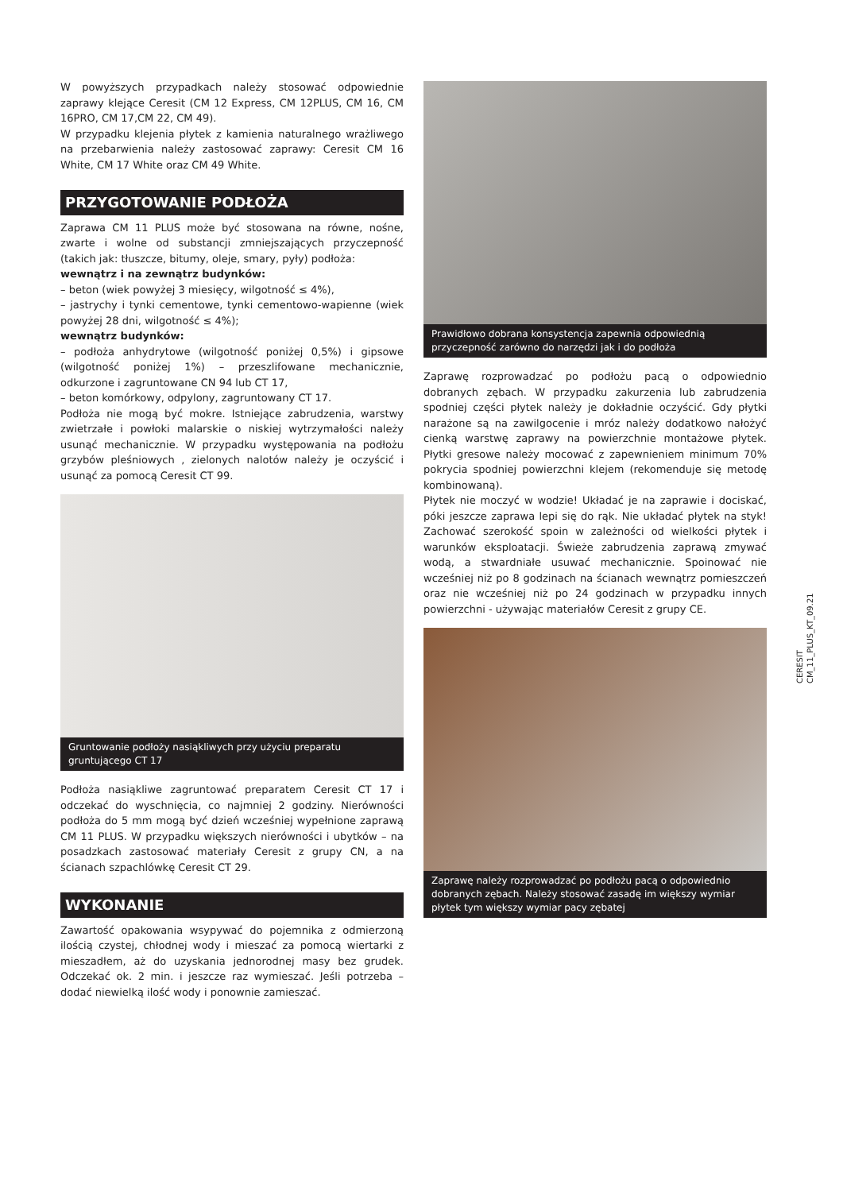W powyższych przypadkach należy stosować odpowiednie zaprawy klejące Ceresit (CM 12 Express, CM 12PLUS, CM 16, CM 16PRO, CM 17,CM 22, CM 49).
W przypadku klejenia płytek z kamienia naturalnego wrażliwego na przebarwienia należy zastosować zaprawy: Ceresit CM 16 White, CM 17 White oraz CM 49 White.
PRZYGOTOWANIE PODŁOŻA
Zaprawa CM 11 PLUS może być stosowana na równe, nośne, zwarte i wolne od substancji zmniejszających przyczepność (takich jak: tłuszcze, bitumy, oleje, smary, pyły) podłoża:
wewnątrz i na zewnątrz budynków:
– beton (wiek powyżej 3 miesięcy, wilgotność ≤ 4%),
– jastrychy i tynki cementowe, tynki cementowo-wapienne (wiek powyżej 28 dni, wilgotność ≤ 4%);
wewnątrz budynków:
– podłoża anhydrytowe (wilgotność poniżej 0,5%) i gipsowe (wilgotność poniżej 1%) – przeszlifowane mechanicznie, odkurzone i zagruntowane CN 94 lub CT 17,
– beton komórkowy, odpylony, zagruntowany CT 17.
Podłoża nie mogą być mokre. Istniejące zabrudzenia, warstwy zwietrzałe i powłoki malarskie o niskiej wytrzymałości należy usunąć mechanicznie. W przypadku występowania na podłożu grzybów pleśniowych , zielonych nalotów należy je oczyścić i usunąć za pomocą Ceresit CT 99.
Gruntowanie podłoży nasiąkliwych przy użyciu preparatu gruntującego CT 17
Podłoża nasiąkliwe zagruntować preparatem Ceresit CT 17 i odczekać do wyschnięcia, co najmniej 2 godziny. Nierówności podłoża do 5 mm mogą być dzień wcześniej wypełnione zaprawą CM 11 PLUS. W przypadku większych nierówności i ubytków – na posadzkach zastosować materiały Ceresit z grupy CN, a na ścianach szpachlówkę Ceresit CT 29.
WYKONANIE
Zawartość opakowania wsypywać do pojemnika z odmierzoną ilością czystej, chłodnej wody i mieszać za pomocą wiertarki z mieszadłem, aż do uzyskania jednorodnej masy bez grudek. Odczekać ok. 2 min. i jeszcze raz wymieszać. Jeśli potrzeba – dodać niewielką ilość wody i ponownie zamieszać.
Prawidłowo dobrana konsystencja zapewnia odpowiednią przyczepność zarówno do narzędzi jak i do podłoża
Zaprawę rozprowadzać po podłożu pacą o odpowiednio dobranych zębach. W przypadku zakurzenia lub zabrudzenia spodniej części płytek należy je dokładnie oczyścić. Gdy płytki narażone są na zawilgocenie i mróz należy dodatkowo nałożyć cienką warstwę zaprawy na powierzchnie montażowe płytek. Płytki gresowe należy mocować z zapewnieniem minimum 70% pokrycia spodniej powierzchni klejem (rekomenduje się metodę kombinowaną).
Płytek nie moczyć w wodzie! Układać je na zaprawie i dociskać, póki jeszcze zaprawa lepi się do rąk. Nie układać płytek na styk! Zachować szerokość spoin w zależności od wielkości płytek i warunków eksploatacji. Świeże zabrudzenia zaprawą zmywać wodą, a stwardniałe usuwać mechanicznie. Spoinować nie wcześniej niż po 8 godzinach na ścianach wewnątrz pomieszczeń oraz nie wcześniej niż po 24 godzinach w przypadku innych powierzchni - używając materiałów Ceresit z grupy CE.
Zaprawę należy rozprowadzać po podłożu pacą o odpowiednio dobranych zębach. Należy stosować zasadę im większy wymiar płytek tym większy wymiar pacy zębatej
CERESIT
CM_11_PLUS_KT_09.21